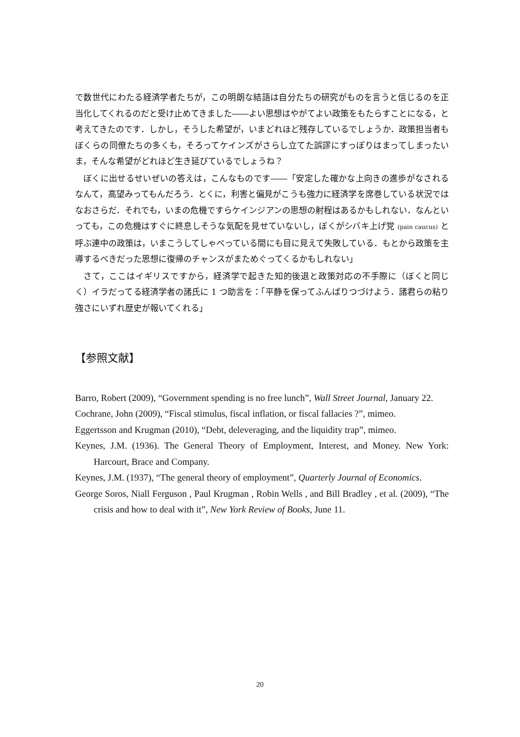で数世代にわたる経済学者たちが，この明朗な結語は自分たちの研究がものを言うと信じるのを正当化してくれるのだと受け止めてきました――よい思想はやがてよい政策をもたらすことになる，と考えてきたのです．しかし，そうした希望が，いまどれほど残存しているでしょうか．政策担当者もぼくらの同僚たちの多くも，そろってケインズがさらし立てた誤謬にすっぽりはまってしまったいま，そんな希望がどれほど生き延びているでしょうね？
ぼくに出せるせいぜいの答えは，こんなものです――「安定した確かな上向きの進歩がなされるなんて，高望みってもんだろう．とくに，利害と偏見がこうも強力に経済学を席巻している状況ではなおさらだ．それでも，いまの危機ですらケインジアンの思想の射程はあるかもしれない．なんといっても，この危機はすぐに終息しそうな気配を見せていないし，ぼくがシバキ上げ党 (pain caucus) と呼ぶ連中の政策は，いまこうしてしゃべっている間にも目に見えて失敗している．もとから政策を主導するべきだった思想に復帰のチャンスがまためぐってくるかもしれない」
さて，ここはイギリスですから，経済学で起きた知的後退と政策対応の不手際に（ぼくと同じく）イラだってる経済学者の諸氏に 1 つ助言を：「平静を保ってふんばりつづけよう．諸君らの粘り強さにいずれ歴史が報いてくれる」
【参照文献】
Barro, Robert (2009), “Government spending is no free lunch”, Wall Street Journal, January 22.
Cochrane, John (2009), “Fiscal stimulus, fiscal inflation, or fiscal fallacies ?”, mimeo.
Eggertsson and Krugman (2010), “Debt, deleveraging, and the liquidity trap”, mimeo.
Keynes, J.M. (1936). The General Theory of Employment, Interest, and Money. New York: Harcourt, Brace and Company.
Keynes, J.M. (1937), “The general theory of employment”, Quarterly Journal of Economics.
George Soros, Niall Ferguson , Paul Krugman , Robin Wells , and Bill Bradley , et al. (2009), “The crisis and how to deal with it”, New York Review of Books, June 11.
20